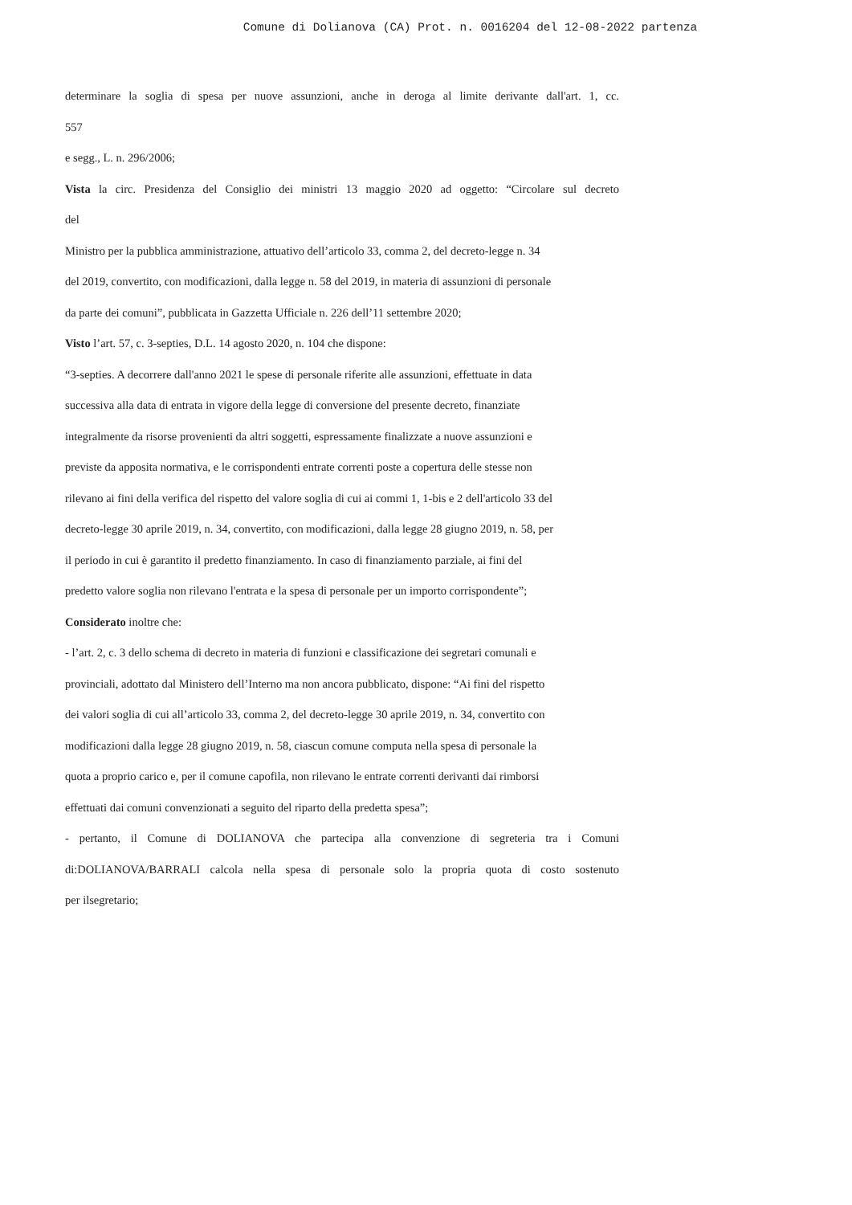Comune di Dolianova (CA) Prot. n. 0016204 del 12-08-2022 partenza
determinare la soglia di spesa per nuove assunzioni, anche in deroga al limite derivante dall'art. 1, cc.
557
e segg., L. n. 296/2006;
Vista la circ. Presidenza del Consiglio dei ministri 13 maggio 2020 ad oggetto: “Circolare sul decreto
del
Ministro per la pubblica amministrazione, attuativo dell’articolo 33, comma 2, del decreto-legge n. 34
del 2019, convertito, con modificazioni, dalla legge n. 58 del 2019, in materia di assunzioni di personale
da parte dei comuni”, pubblicata in Gazzetta Ufficiale n. 226 dell’11 settembre 2020;
Visto l’art. 57, c. 3-septies, D.L. 14 agosto 2020, n. 104 che dispone:
“3-septies. A decorrere dall'anno 2021 le spese di personale riferite alle assunzioni, effettuate in data
successiva alla data di entrata in vigore della legge di conversione del presente decreto, finanziate
integralmente da risorse provenienti da altri soggetti, espressamente finalizzate a nuove assunzioni e
previste da apposita normativa, e le corrispondenti entrate correnti poste a copertura delle stesse non
rilevano ai fini della verifica del rispetto del valore soglia di cui ai commi 1, 1-bis e 2 dell'articolo 33 del
decreto-legge 30 aprile 2019, n. 34, convertito, con modificazioni, dalla legge 28 giugno 2019, n. 58, per
il periodo in cui è garantito il predetto finanziamento. In caso di finanziamento parziale, ai fini del
predetto valore soglia non rilevano l'entrata e la spesa di personale per un importo corrispondente”;
Considerato inoltre che:
- l’art. 2, c. 3 dello schema di decreto in materia di funzioni e classificazione dei segretari comunali e
provinciali, adottato dal Ministero dell’Interno ma non ancora pubblicato, dispone: “Ai fini del rispetto
dei valori soglia di cui all’articolo 33, comma 2, del decreto-legge 30 aprile 2019, n. 34, convertito con
modificazioni dalla legge 28 giugno 2019, n. 58, ciascun comune computa nella spesa di personale la
quota a proprio carico e, per il comune capofila, non rilevano le entrate correnti derivanti dai rimborsi
effettuati dai comuni convenzionati a seguito del riparto della predetta spesa”;
- pertanto, il Comune di DOLIANOVA che partecipa alla convenzione di segreteria tra i Comuni
di:DOLIANOVA/BARRALI calcola nella spesa di personale solo la propria quota di costo sostenuto
per ilsegretario;